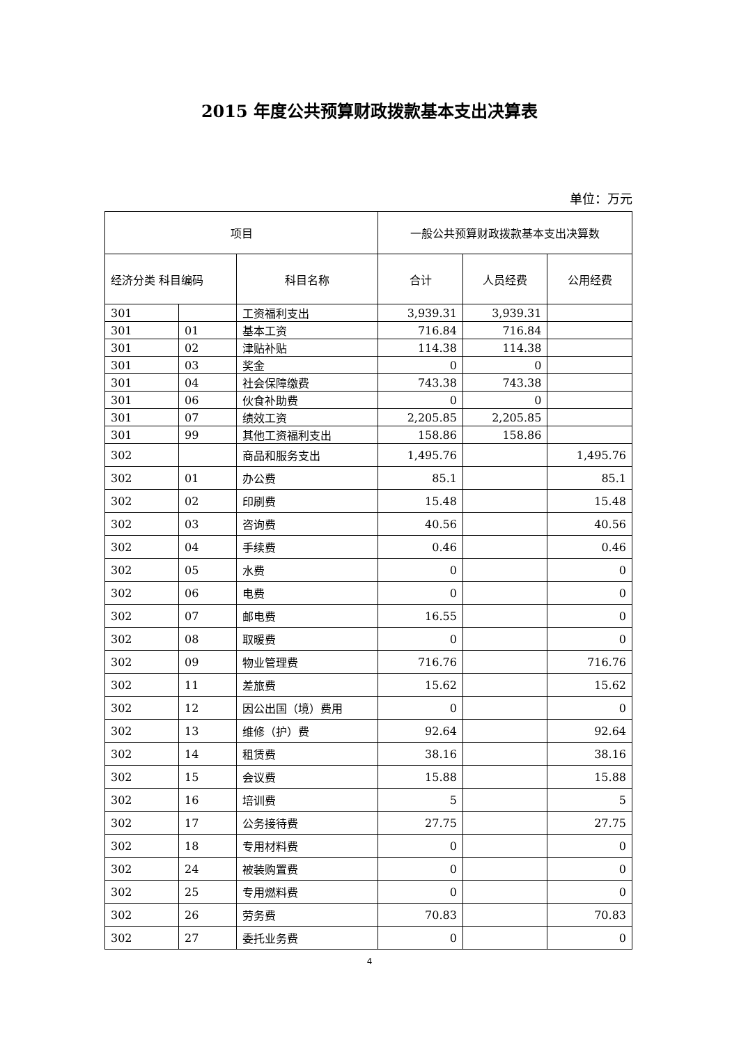2015 年度公共预算财政拨款基本支出决算表
单位：万元
| 项目 | | | 一般公共预算财政拨款基本支出决算数 | | |
| --- | --- | --- | --- | --- | --- |
| 经济分类 科目编码 | | 科目名称 | 合计 | 人员经费 | 公用经费 |
| 301 | | 工资福利支出 | 3,939.31 | 3,939.31 | |
| 301 | 01 | 基本工资 | 716.84 | 716.84 | |
| 301 | 02 | 津贴补贴 | 114.38 | 114.38 | |
| 301 | 03 | 奖金 | 0 | 0 | |
| 301 | 04 | 社会保障缴费 | 743.38 | 743.38 | |
| 301 | 06 | 伙食补助费 | 0 | 0 | |
| 301 | 07 | 绩效工资 | 2,205.85 | 2,205.85 | |
| 301 | 99 | 其他工资福利支出 | 158.86 | 158.86 | |
| 302 | | 商品和服务支出 | 1,495.76 | | 1,495.76 |
| 302 | 01 | 办公费 | 85.1 | | 85.1 |
| 302 | 02 | 印刷费 | 15.48 | | 15.48 |
| 302 | 03 | 咨询费 | 40.56 | | 40.56 |
| 302 | 04 | 手续费 | 0.46 | | 0.46 |
| 302 | 05 | 水费 | 0 | | 0 |
| 302 | 06 | 电费 | 0 | | 0 |
| 302 | 07 | 邮电费 | 16.55 | | 0 |
| 302 | 08 | 取暖费 | 0 | | 0 |
| 302 | 09 | 物业管理费 | 716.76 | | 716.76 |
| 302 | 11 | 差旅费 | 15.62 | | 15.62 |
| 302 | 12 | 因公出国（境）费用 | 0 | | 0 |
| 302 | 13 | 维修（护）费 | 92.64 | | 92.64 |
| 302 | 14 | 租赁费 | 38.16 | | 38.16 |
| 302 | 15 | 会议费 | 15.88 | | 15.88 |
| 302 | 16 | 培训费 | 5 | | 5 |
| 302 | 17 | 公务接待费 | 27.75 | | 27.75 |
| 302 | 18 | 专用材料费 | 0 | | 0 |
| 302 | 24 | 被装购置费 | 0 | | 0 |
| 302 | 25 | 专用燃料费 | 0 | | 0 |
| 302 | 26 | 劳务费 | 70.83 | | 70.83 |
| 302 | 27 | 委托业务费 | 0 | | 0 |
4